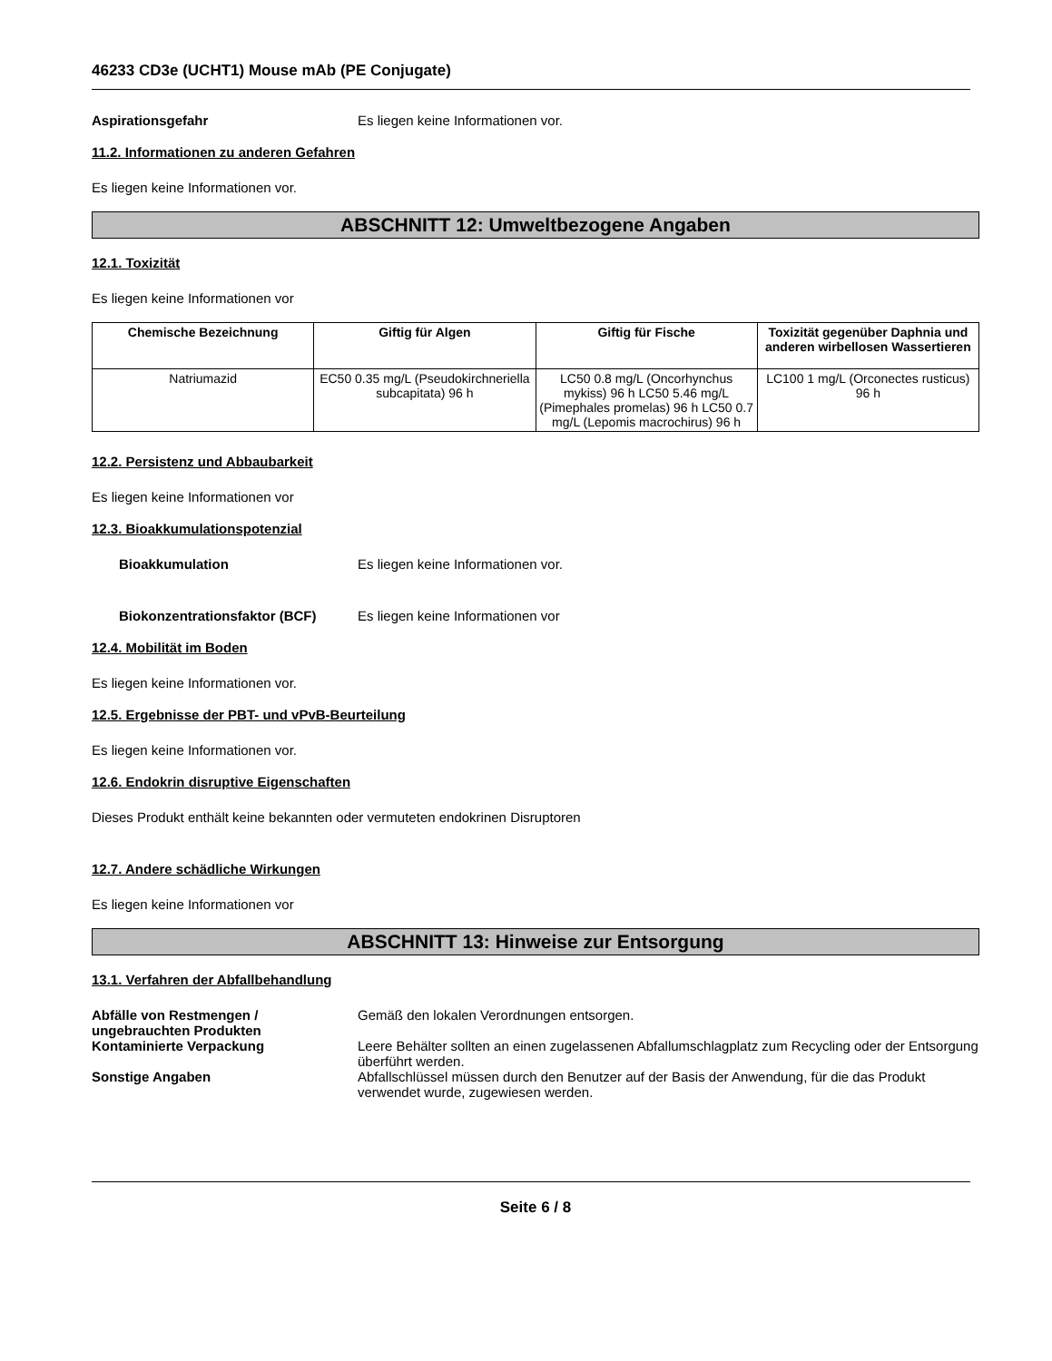46233 CD3e (UCHT1) Mouse mAb (PE Conjugate)
Aspirationsgefahr Es liegen keine Informationen vor.
11.2. Informationen zu anderen Gefahren
Es liegen keine Informationen vor.
ABSCHNITT 12: Umweltbezogene Angaben
12.1. Toxizität
Es liegen keine Informationen vor
| Chemische Bezeichnung | Giftig für Algen | Giftig für Fische | Toxizität gegenüber Daphnia und anderen wirbellosen Wassertieren |
| --- | --- | --- | --- |
| Natriumazid | EC50 0.35 mg/L (Pseudokirchneriella subcapitata) 96 h | LC50 0.8 mg/L (Oncorhynchus mykiss) 96 h LC50 5.46 mg/L (Pimephales promelas) 96 h LC50 0.7 mg/L (Lepomis macrochirus) 96 h | LC100 1 mg/L (Orconectes rusticus) 96 h |
12.2. Persistenz und Abbaubarkeit
Es liegen keine Informationen vor
12.3. Bioakkumulationspotenzial
Bioakkumulation Es liegen keine Informationen vor.
Biokonzentrationsfaktor (BCF) Es liegen keine Informationen vor
12.4. Mobilität im Boden
Es liegen keine Informationen vor.
12.5. Ergebnisse der PBT- und vPvB-Beurteilung
Es liegen keine Informationen vor.
12.6. Endokrin disruptive Eigenschaften
Dieses Produkt enthält keine bekannten oder vermuteten endokrinen Disruptoren
12.7. Andere schädliche Wirkungen
Es liegen keine Informationen vor
ABSCHNITT 13: Hinweise zur Entsorgung
13.1. Verfahren der Abfallbehandlung
Abfälle von Restmengen / ungebrauchten Produkten
Gemäß den lokalen Verordnungen entsorgen.
Kontaminierte Verpackung Leere Behälter sollten an einen zugelassenen Abfallumschlagplatz zum Recycling oder der Entsorgung überführt werden.
Sonstige Angaben Abfallschlüssel müssen durch den Benutzer auf der Basis der Anwendung, für die das Produkt verwendet wurde, zugewiesen werden.
Seite 6 / 8